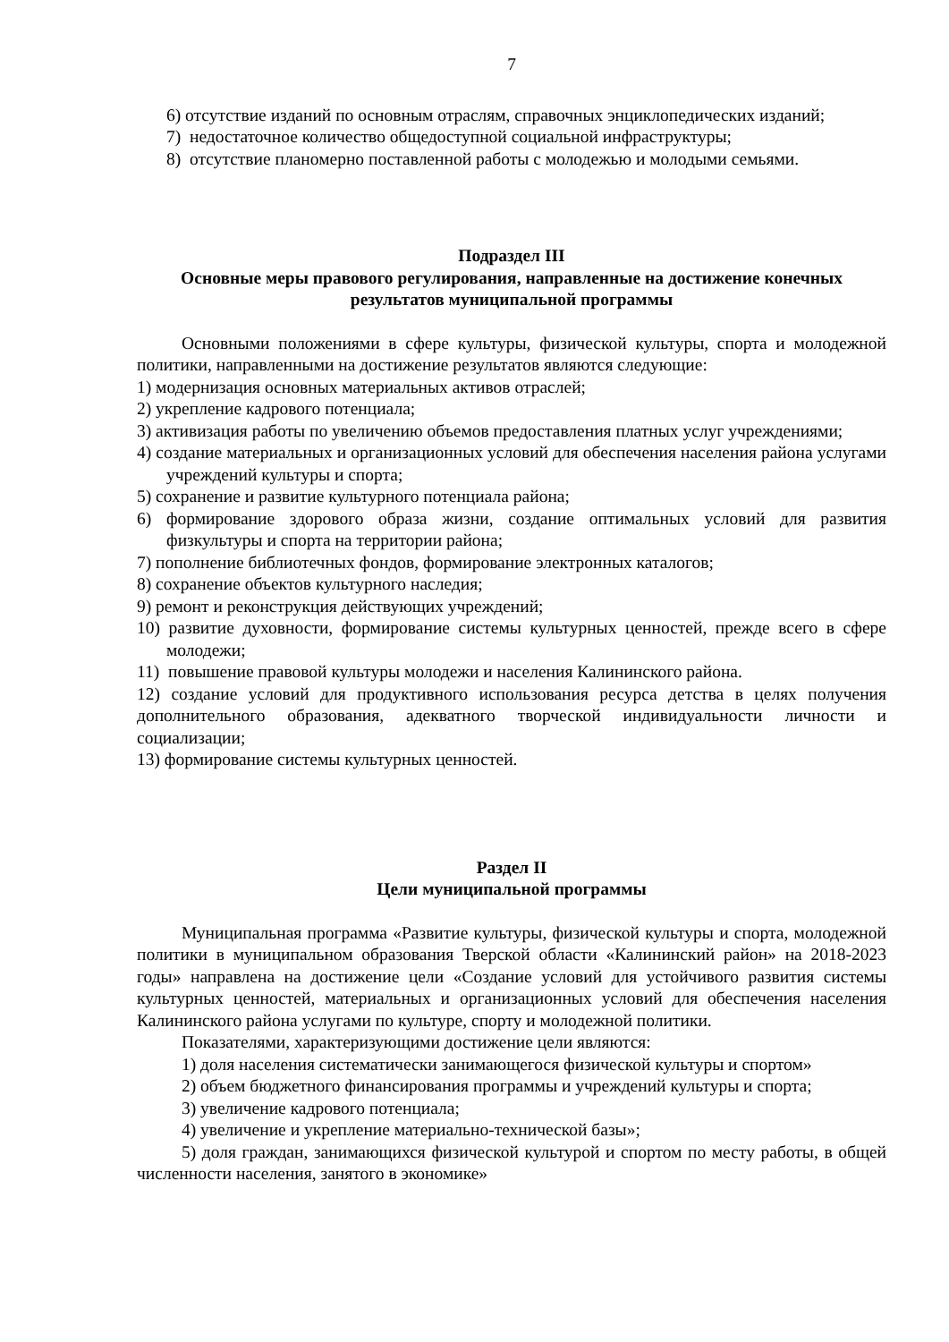7
6) отсутствие изданий по основным отраслям, справочных энциклопедических изданий;
7) недостаточное количество общедоступной социальной инфраструктуры;
8) отсутствие планомерно поставленной работы с молодежью и молодыми семьями.
Подраздел III
Основные меры правового регулирования, направленные на достижение конечных результатов муниципальной программы
Основными положениями в сфере культуры, физической культуры, спорта и молодежной политики, направленными на достижение результатов являются следующие:
1) модернизация основных материальных активов отраслей;
2) укрепление кадрового потенциала;
3) активизация работы по увеличению объемов предоставления платных услуг учреждениями;
4) создание материальных и организационных условий для обеспечения населения района услугами учреждений культуры и спорта;
5) сохранение и развитие культурного потенциала района;
6) формирование здорового образа жизни, создание оптимальных условий для развития физкультуры и спорта на территории района;
7) пополнение библиотечных фондов, формирование электронных каталогов;
8) сохранение объектов культурного наследия;
9) ремонт и реконструкция действующих учреждений;
10) развитие духовности, формирование системы культурных ценностей, прежде всего в сфере молодежи;
11) повышение правовой культуры молодежи и населения Калининского района.
12) создание условий для продуктивного использования ресурса детства в целях получения дополнительного образования, адекватного творческой индивидуальности личности и социализации;
13) формирование системы культурных ценностей.
Раздел II
Цели муниципальной программы
Муниципальная программа «Развитие культуры, физической культуры и спорта, молодежной политики в муниципальном образования Тверской области «Калининский район» на 2018-2023 годы» направлена на достижение цели «Создание условий для устойчивого развития системы культурных ценностей, материальных и организационных условий для обеспечения населения Калининского района услугами по культуре, спорту и молодежной политики.
Показателями, характеризующими достижение цели являются:
1) доля населения систематически занимающегося физической культуры и спортом»
2) объем бюджетного финансирования программы и учреждений культуры и спорта;
3) увеличение кадрового потенциала;
4) увеличение и укрепление материально-технической базы»;
5) доля граждан, занимающихся физической культурой и спортом по месту работы, в общей численности населения, занятого в экономике»